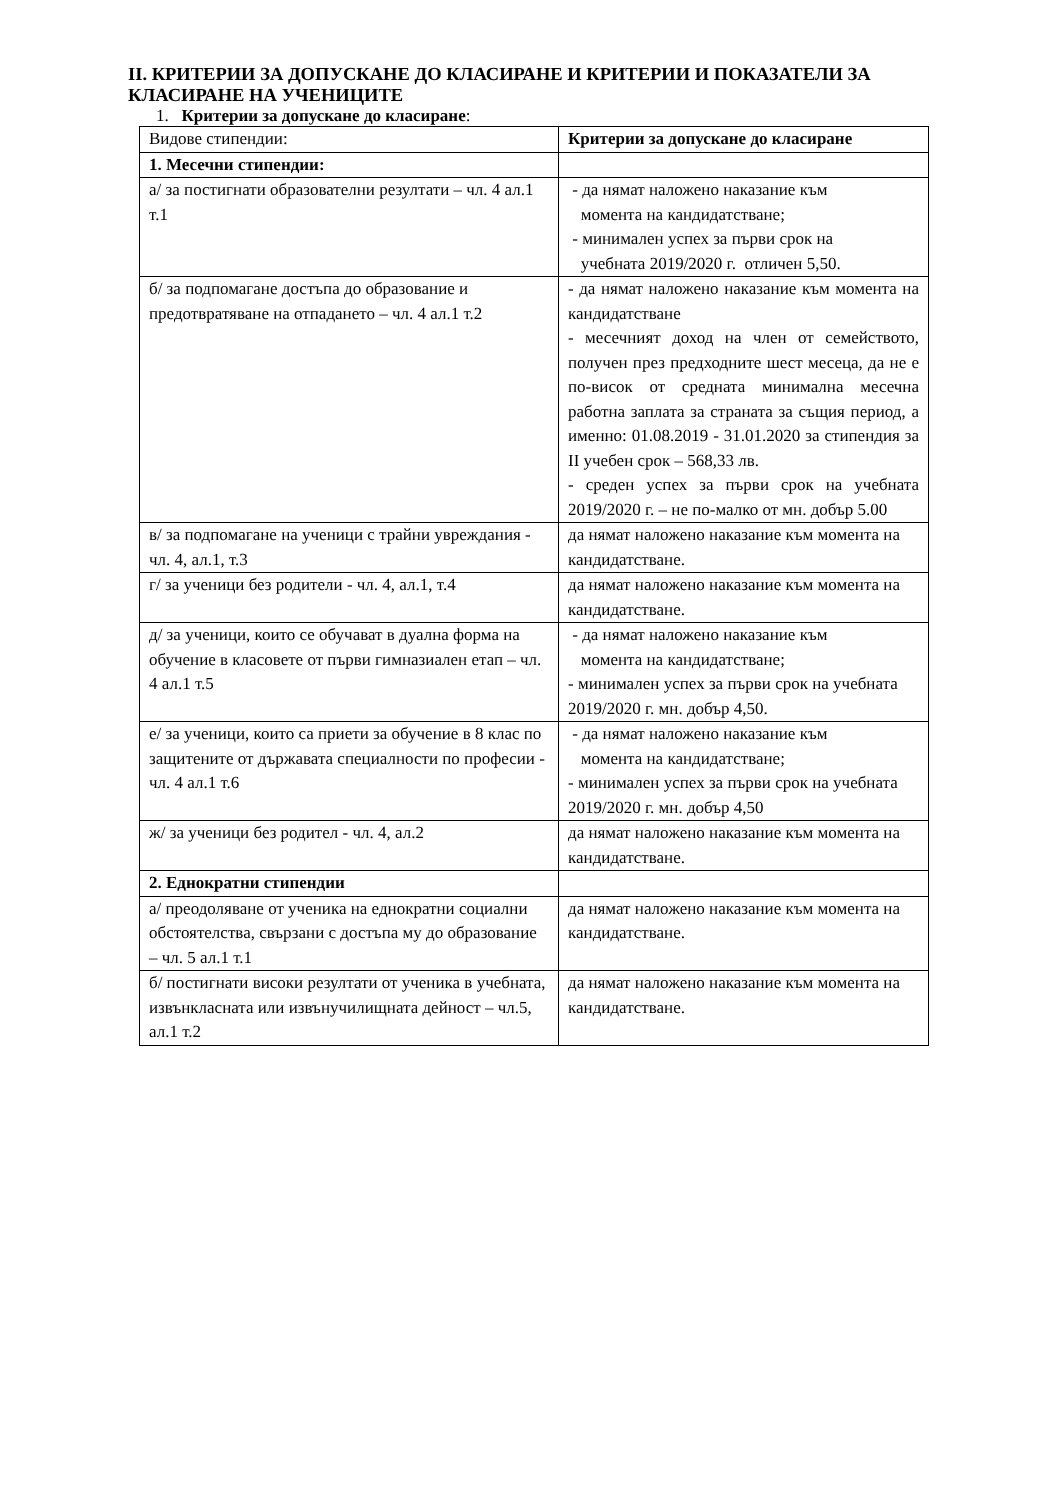II. КРИТЕРИИ ЗА ДОПУСКАНЕ ДО КЛАСИРАНЕ И КРИТЕРИИ И ПОКАЗАТЕЛИ ЗА КЛАСИРАНЕ НА УЧЕНИЦИТЕ
1. Критерии за допускане до класиране:
| Видове стипендии: | Критерии за допускане до класиране |
| 1. Месечни стипендии: | |
| а/ за постигнати образователни резултати – чл. 4 ал.1 т.1 | - да нямат наложено наказание към момента на кандидатстване; - минимален успех за първи срок на учебната 2019/2020 г. отличен 5,50. |
| б/ за подпомагане достъпа до образование и предотвратяване на отпадането – чл. 4 ал.1 т.2 | - да нямат наложено наказание към момента на кандидатстване - месечният доход на член от семейството, получен през предходните шест месеца, да не е по-висок от средната минимална месечна работна заплата за страната за същия период, а именно: 01.08.2019 - 31.01.2020 за стипендия за II учебен срок – 568,33 лв. - среден успех за първи срок на учебната 2019/2020 г. – не по-малко от мн. добър 5.00 |
| в/ за подпомагане на ученици с трайни увреждания - чл. 4, ал.1, т.3 | да нямат наложено наказание към момента на кандидатстване. |
| г/ за ученици без родители - чл. 4, ал.1, т.4 | да нямат наложено наказание към момента на кандидатстване. |
| д/ за ученици, които се обучават в дуална форма на обучение в класовете от първи гимназиален етап – чл. 4 ал.1 т.5 | - да нямат наложено наказание към момента на кандидатстване; - минимален успех за първи срок на учебната 2019/2020 г. мн. добър 4,50. |
| е/ за ученици, които са приети за обучение в 8 клас по защитените от държавата специалности по професии - чл. 4 ал.1 т.6 | - да нямат наложено наказание към момента на кандидатстване; - минимален успех за първи срок на учебната 2019/2020 г. мн. добър 4,50 |
| ж/ за ученици без родител - чл. 4, ал.2 | да нямат наложено наказание към момента на кандидатстване. |
| 2. Еднократни стипендии | |
| а/ преодоляване от ученика на еднократни социални обстоятелства, свързани с достъпа му до образование – чл. 5 ал.1 т.1 | да нямат наложено наказание към момента на кандидатстване. |
| б/ постигнати високи резултати от ученика в учебната, извънкласната или извънучилищната дейност – чл.5, ал.1 т.2 | да нямат наложено наказание към момента на кандидатстване. |